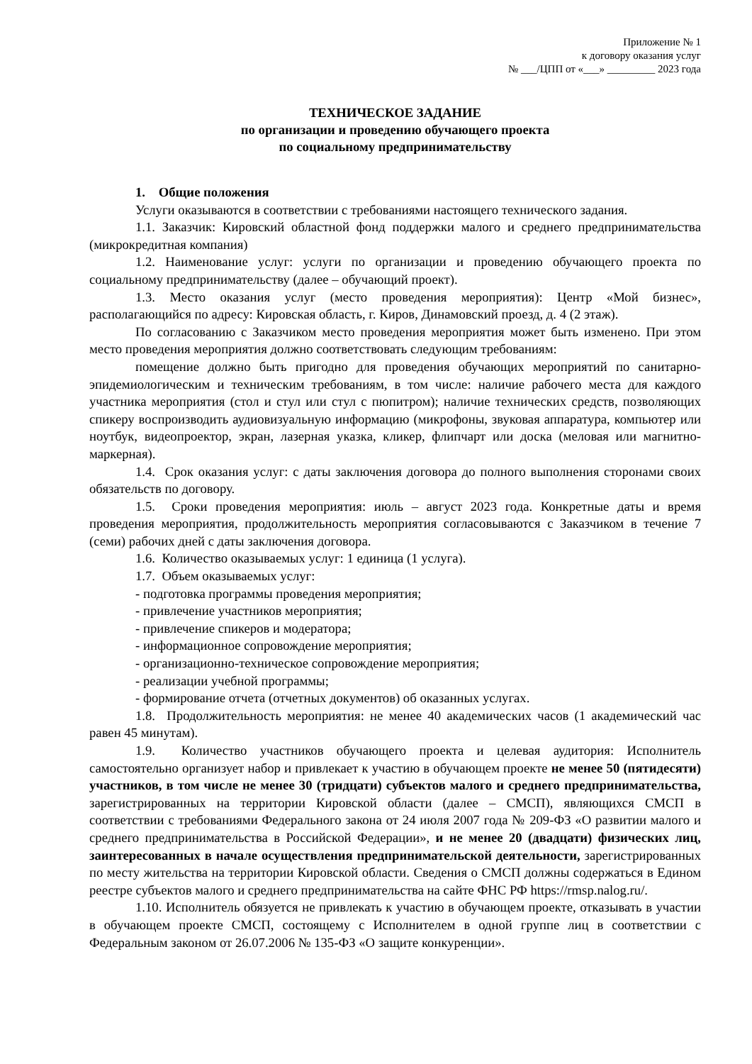Приложение № 1
к договору оказания услуг
№ ___/ЦПП от «___» _________ 2023 года
ТЕХНИЧЕСКОЕ ЗАДАНИЕ
по организации и проведению обучающего проекта
по социальному предпринимательству
1. Общие положения
Услуги оказываются в соответствии с требованиями настоящего технического задания.
1.1. Заказчик: Кировский областной фонд поддержки малого и среднего предпринимательства (микрокредитная компания)
1.2. Наименование услуг: услуги по организации и проведению обучающего проекта по социальному предпринимательству (далее – обучающий проект).
1.3. Место оказания услуг (место проведения мероприятия): Центр «Мой бизнес», располагающийся по адресу: Кировская область, г. Киров, Динамовский проезд, д. 4 (2 этаж).
По согласованию с Заказчиком место проведения мероприятия может быть изменено. При этом место проведения мероприятия должно соответствовать следующим требованиям:
помещение должно быть пригодно для проведения обучающих мероприятий по санитарно-эпидемиологическим и техническим требованиям, в том числе: наличие рабочего места для каждого участника мероприятия (стол и стул или стул с пюпитром); наличие технических средств, позволяющих спикеру воспроизводить аудиовизуальную информацию (микрофоны, звуковая аппаратура, компьютер или ноутбук, видеопроектор, экран, лазерная указка, кликер, флипчарт или доска (меловая или магнитно-маркерная).
1.4. Срок оказания услуг: с даты заключения договора до полного выполнения сторонами своих обязательств по договору.
1.5. Сроки проведения мероприятия: июль – август 2023 года. Конкретные даты и время проведения мероприятия, продолжительность мероприятия согласовываются с Заказчиком в течение 7 (семи) рабочих дней с даты заключения договора.
1.6. Количество оказываемых услуг: 1 единица (1 услуга).
1.7. Объем оказываемых услуг:
- подготовка программы проведения мероприятия;
- привлечение участников мероприятия;
- привлечение спикеров и модератора;
- информационное сопровождение мероприятия;
- организационно-техническое сопровождение мероприятия;
- реализации учебной программы;
- формирование отчета (отчетных документов) об оказанных услугах.
1.8. Продолжительность мероприятия: не менее 40 академических часов (1 академический час равен 45 минутам).
1.9. Количество участников обучающего проекта и целевая аудитория: Исполнитель самостоятельно организует набор и привлекает к участию в обучающем проекте не менее 50 (пятидесяти) участников, в том числе не менее 30 (тридцати) субъектов малого и среднего предпринимательства, зарегистрированных на территории Кировской области (далее – СМСП), являющихся СМСП в соответствии с требованиями Федерального закона от 24 июля 2007 года № 209-ФЗ «О развитии малого и среднего предпринимательства в Российской Федерации», и не менее 20 (двадцати) физических лиц, заинтересованных в начале осуществления предпринимательской деятельности, зарегистрированных по месту жительства на территории Кировской области. Сведения о СМСП должны содержаться в Едином реестре субъектов малого и среднего предпринимательства на сайте ФНС РФ https://rmsp.nalog.ru/.
1.10. Исполнитель обязуется не привлекать к участию в обучающем проекте, отказывать в участии в обучающем проекте СМСП, состоящему с Исполнителем в одной группе лиц в соответствии с Федеральным законом от 26.07.2006 № 135-ФЗ «О защите конкуренции».